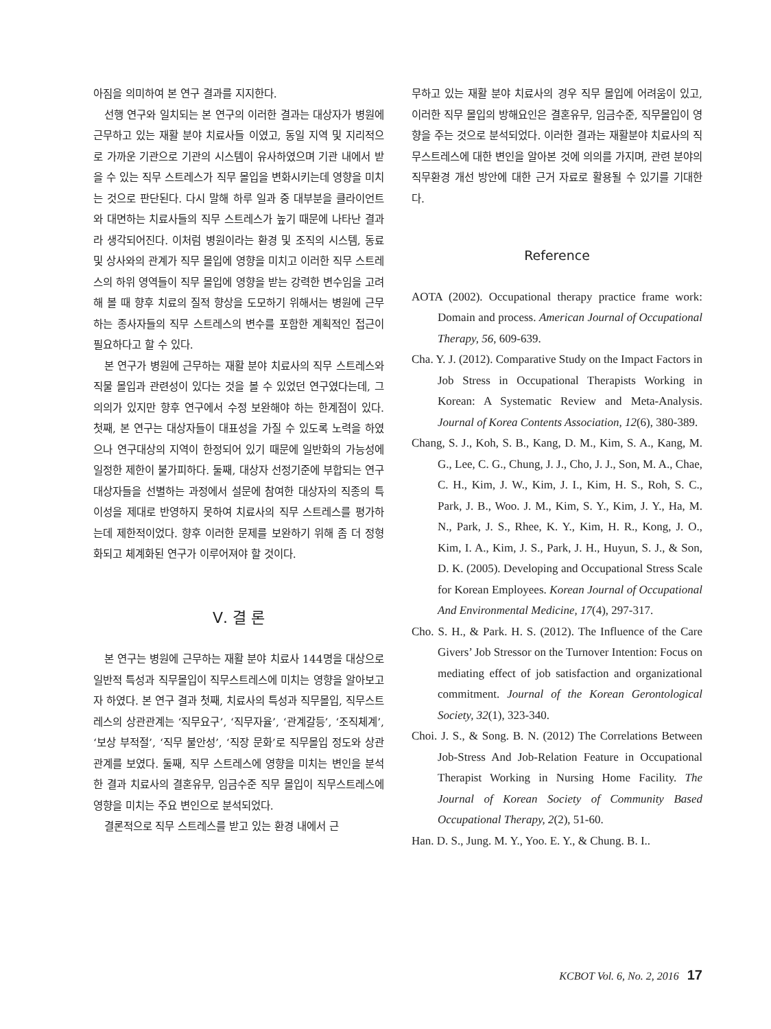아짐을 의미하여 본 연구 결과를 지지한다.
선행 연구와 일치되는 본 연구의 이러한 결과는 대상자가 병원에 근무하고 있는 재활 분야 치료사들 이였고, 동일 지역 및 지리적으로 가까운 기관으로 기관의 시스템이 유사하였으며 기관 내에서 받을 수 있는 직무 스트레스가 직무 몰입을 변화시키는데 영향을 미치는 것으로 판단된다. 다시 말해 하루 일과 중 대부분을 클라이언트와 대면하는 치료사들의 직무 스트레스가 높기 때문에 나타난 결과라 생각되어진다. 이처럼 병원이라는 환경 및 조직의 시스템, 동료 및 상사와의 관계가 직무 몰입에 영향을 미치고 이러한 직무 스트레스의 하위 영역들이 직무 몰입에 영향을 받는 강력한 변수임을 고려해 볼 때 향후 치료의 질적 향상을 도모하기 위해서는 병원에 근무하는 종사자들의 직무 스트레스의 변수를 포함한 계획적인 접근이 필요하다고 할 수 있다.
본 연구가 병원에 근무하는 재활 분야 치료사의 직무 스트레스와 직물 몰입과 관련성이 있다는 것을 볼 수 있었던 연구였다는데, 그 의의가 있지만 향후 연구에서 수정 보완해야 하는 한계점이 있다. 첫째, 본 연구는 대상자들이 대표성을 가질 수 있도록 노력을 하였으나 연구대상의 지역이 한정되어 있기 때문에 일반화의 가능성에 일정한 제한이 불가피하다. 둘째, 대상자 선정기준에 부합되는 연구 대상자들을 선별하는 과정에서 설문에 참여한 대상자의 직종의 특이성을 제대로 반영하지 못하여 치료사의 직무 스트레스를 평가하는데 제한적이었다. 향후 이러한 문제를 보완하기 위해 좀 더 정형화되고 체계화된 연구가 이루어져야 할 것이다.
Ⅴ. 결 론
본 연구는 병원에 근무하는 재활 분야 치료사 144명을 대상으로 일반적 특성과 직무몰입이 직무스트레스에 미치는 영향을 알아보고자 하였다. 본 연구 결과 첫째, 치료사의 특성과 직무몰입, 직무스트레스의 상관관계는 ‘직무요구’, ‘직무자율’, ‘관계갈등’, ‘조직체계’, ‘보상 부적절’, ‘직무 불안성’, ‘직장 문화’로 직무몰입 정도와 상관관계를 보였다. 둘째, 직무 스트레스에 영향을 미치는 변인을 분석한 결과 치료사의 결혼유무, 임금수준 직무 몰입이 직무스트레스에 영향을 미치는 주요 변인으로 분석되었다.
결론적으로 직무 스트레스를 받고 있는 환경 내에서 근
무하고 있는 재활 분야 치료사의 경우 직무 몰입에 어려움이 있고, 이러한 직무 몰입의 방해요인은 결혼유무, 임금수준, 직무몰입이 영향을 주는 것으로 분석되었다. 이러한 결과는 재활분야 치료사의 직무스트레스에 대한 변인을 알아본 것에 의의를 가지며, 관련 분야의 직무환경 개선 방안에 대한 근거 자료로 활용될 수 있기를 기대한다.
Reference
AOTA (2002). Occupational therapy practice frame work: Domain and process. American Journal of Occupational Therapy, 56, 609-639.
Cha. Y. J. (2012). Comparative Study on the Impact Factors in Job Stress in Occupational Therapists Working in Korean: A Systematic Review and Meta-Analysis. Journal of Korea Contents Association, 12(6), 380-389.
Chang, S. J., Koh, S. B., Kang, D. M., Kim, S. A., Kang, M. G., Lee, C. G., Chung, J. J., Cho, J. J., Son, M. A., Chae, C. H., Kim, J. W., Kim, J. I., Kim, H. S., Roh, S. C., Park, J. B., Woo. J. M., Kim, S. Y., Kim, J. Y., Ha, M. N., Park, J. S., Rhee, K. Y., Kim, H. R., Kong, J. O., Kim, I. A., Kim, J. S., Park, J. H., Huyun, S. J., & Son, D. K. (2005). Developing and Occupational Stress Scale for Korean Employees. Korean Journal of Occupational And Environmental Medicine, 17(4), 297-317.
Cho. S. H., & Park. H. S. (2012). The Influence of the Care Givers’ Job Stressor on the Turnover Intention: Focus on mediating effect of job satisfaction and organizational commitment. Journal of the Korean Gerontological Society, 32(1), 323-340.
Choi. J. S., & Song. B. N. (2012) The Correlations Between Job-Stress And Job-Relation Feature in Occupational Therapist Working in Nursing Home Facility. The Journal of Korean Society of Community Based Occupational Therapy, 2(2), 51-60.
Han. D. S., Jung. M. Y., Yoo. E. Y., & Chung. B. I..
KCBOT Vol. 6, No. 2, 2016 17